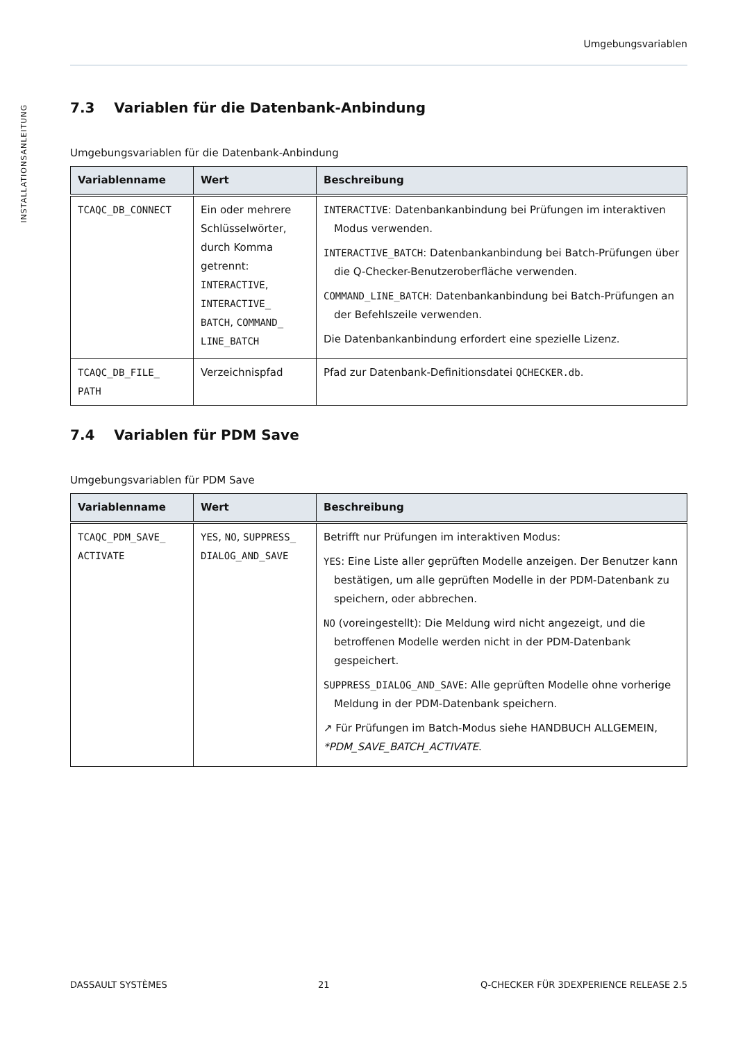INSTALLATIONSANLEITUNG
Umgebungsvariablen
7.3 Variablen für die Datenbank-Anbindung
Umgebungsvariablen für die Datenbank-Anbindung
| Variablenname | Wert | Beschreibung |
| --- | --- | --- |
| TCAQC_DB_CONNECT | Ein oder mehrere Schlüsselwörter, durch Komma getrennt: INTERACTIVE , INTERACTIVE_ BATCH , COMMAND_ LINE_BATCH | INTERACTIVE : Datenbankanbindung bei Prüfungen im interaktiven Modus verwenden. INTERACTIVE_BATCH : Datenbankanbindung bei Batch-Prüfungen über die Q-Checker-Benutzeroberfläche verwenden. COMMAND_LINE_BATCH : Datenbankanbindung bei Batch-Prüfungen an der Befehlszeile verwenden. Die Datenbankanbindung erfordert eine spezielle Lizenz. |
| TCAQC_DB_FILE_ PATH | Verzeichnispfad | Pfad zur Datenbank-Definitionsdatei QCHECKER.db . |
7.4 Variablen für PDM Save
Umgebungsvariablen für PDM Save
| Variablenname | Wert | Beschreibung |
| --- | --- | --- |
| TCAQC_PDM_SAVE_ ACTIVATE | YES , NO , SUPPRESS_ DIALOG_AND_SAVE | Betrifft nur Prüfungen im interaktiven Modus: YES : Eine Liste aller geprüften Modelle anzeigen. Der Benutzer kann bestätigen, um alle geprüften Modelle in der PDM-Datenbank zu speichern, oder abbrechen. NO (voreingestellt): Die Meldung wird nicht angezeigt, und die betroffenen Modelle werden nicht in der PDM-Datenbank gespeichert. SUPPRESS_DIALOG_AND_SAVE : Alle geprüften Modelle ohne vorherige Meldung in der PDM-Datenbank speichern. ↗ Für Prüfungen im Batch-Modus siehe HANDBUCH ALLGEMEIN, *PDM_SAVE_BATCH_ACTIVATE . |
DASSAULT SYSTÈMES 21 Q-CHECKER FÜR 3DEXPERIENCE RELEASE 2.5